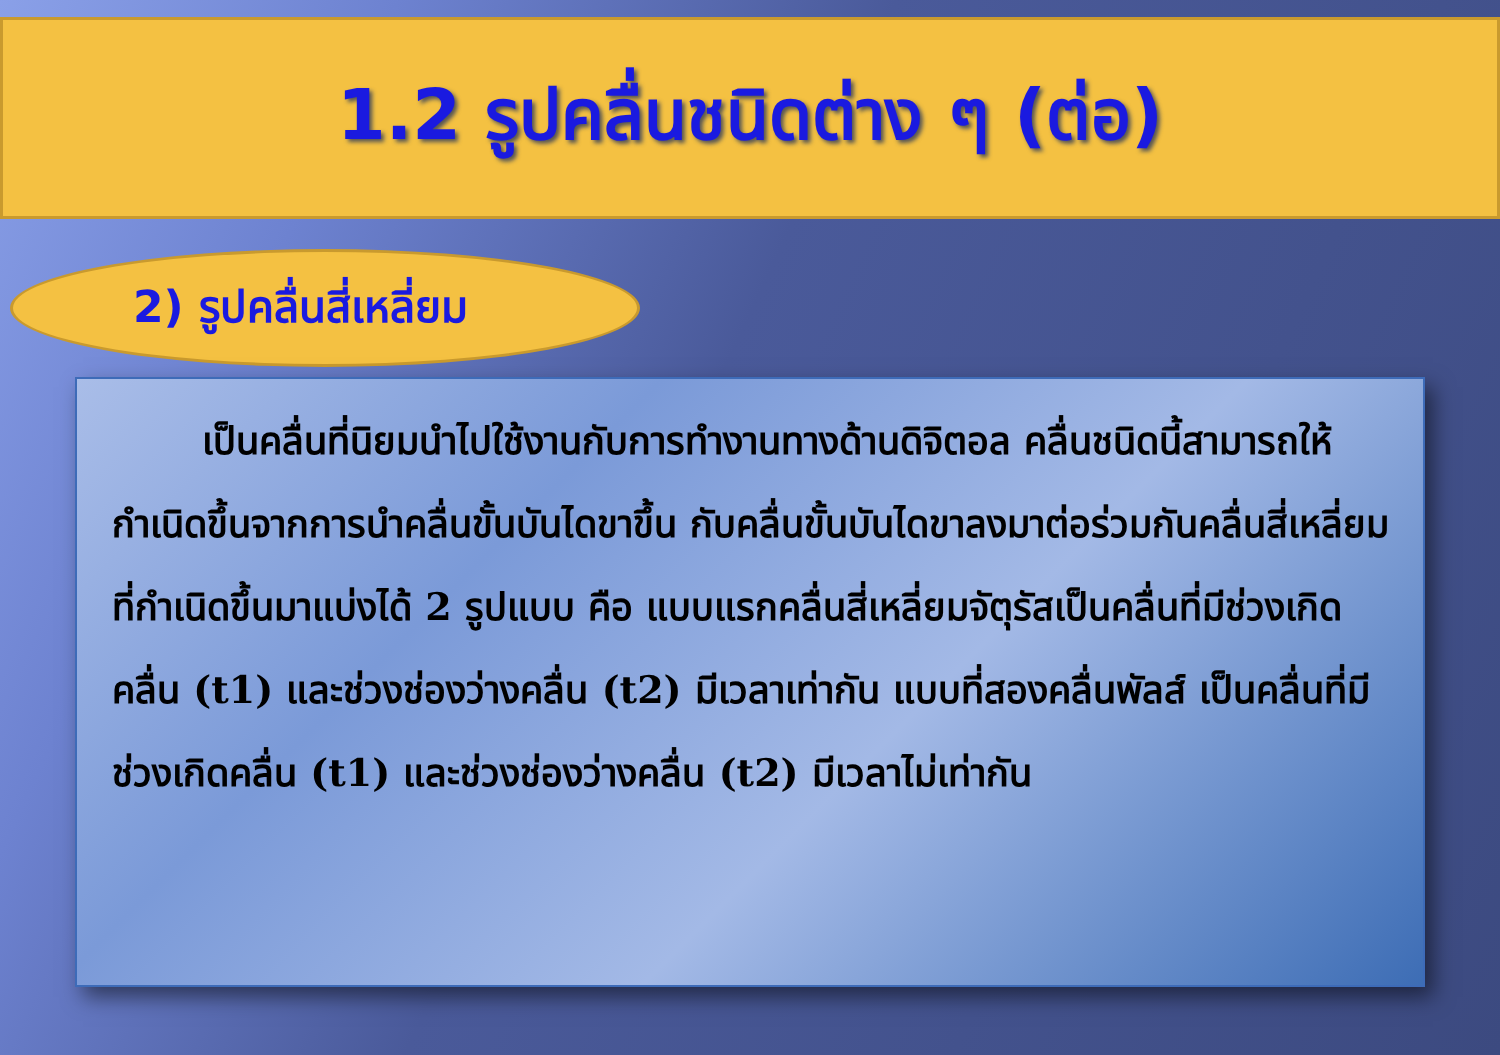1.2 รูปคลื่นชนิดต่าง ๆ (ต่อ)
2) รูปคลื่นสี่เหลี่ยม
เป็นคลื่นที่นิยมนำไปใช้งานกับการทำงานทางด้านดิจิตอล คลื่นชนิดนี้สามารถให้กำเนิดขึ้นจากการนำคลื่นขั้นบันไดขาขึ้น กับคลื่นขั้นบันไดขาลงมาต่อร่วมกันคลื่นสี่เหลี่ยมที่กำเนิดขึ้นมาแบ่งได้ 2 รูปแบบ คือ แบบแรกคลื่นสี่เหลี่ยมจัตุรัสเป็นคลื่นที่มีช่วงเกิดคลื่น (t1) และช่วงช่องว่างคลื่น (t2) มีเวลาเท่ากัน แบบที่สองคลื่นพัลส์ เป็นคลื่นที่มีช่วงเกิดคลื่น (t1) และช่วงช่องว่างคลื่น (t2) มีเวลาไม่เท่ากัน